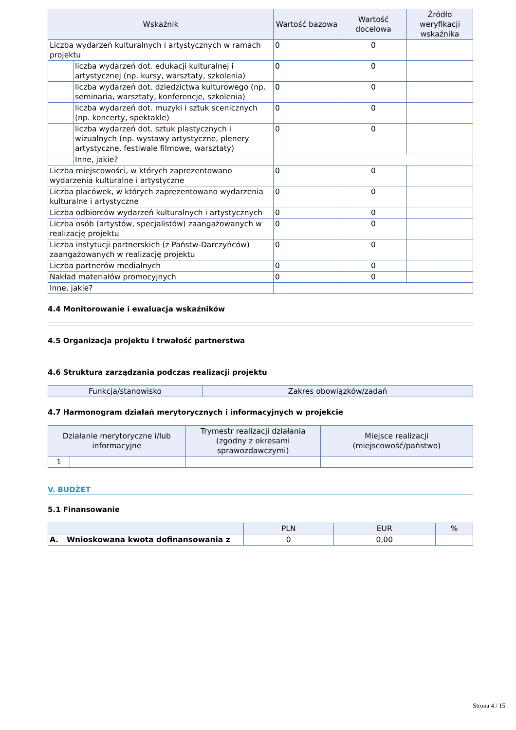| Wskaźnik | | Wartość bazowa | Wartość docelowa | Źródło weryfikacji wskaźnika |
| --- | --- | --- | --- | --- |
| Liczba wydarzeń kulturalnych i artystycznych w ramach projektu | | 0 | 0 | |
| | liczba wydarzeń dot. edukacji kulturalnej i artystycznej (np. kursy, warsztaty, szkolenia) | 0 | 0 | |
| | liczba wydarzeń dot. dziedzictwa kulturowego (np. seminaria, warsztaty, konferencje, szkolenia) | 0 | 0 | |
| | liczba wydarzeń dot. muzyki i sztuk scenicznych (np. koncerty, spektakle) | 0 | 0 | |
| | liczba wydarzeń dot. sztuk plastycznych i wizualnych (np. wystawy artystyczne, plenery artystyczne, festiwale filmowe, warsztaty) | 0 | 0 | |
| | Inne, jakie? | | | |
| Liczba miejscowości, w których zaprezentowano wydarzenia kulturalne i artystyczne | | 0 | 0 | |
| Liczba placówek, w których zaprezentowano wydarzenia kulturalne i artystyczne | | 0 | 0 | |
| Liczba odbiorców wydarzeń kulturalnych i artystycznych | | 0 | 0 | |
| Liczba osób (artystów, specjalistów) zaangażowanych w realizację projektu | | 0 | 0 | |
| Liczba instytucji partnerskich (z Państw-Darczyńców) zaangażowanych w realizację projektu | | 0 | 0 | |
| Liczba partnerów medialnych | | 0 | 0 | |
| Nakład materiałów promocyjnych | | 0 | 0 | |
| Inne, jakie? | | | | |
4.4 Monitorowanie i ewaluacja wskaźników
4.5 Organizacja projektu i trwałość partnerstwa
4.6 Struktura zarządzania podczas realizacji projektu
| Funkcja/stanowisko | Zakres obowiązków/zadań |
| --- | --- |
4.7 Harmonogram działań merytorycznych i informacyjnych w projekcie
| Działanie merytoryczne i/lub informacyjne | | Trymestr realizacji działania (zgodny z okresami sprawozdawczymi) | Miejsce realizacji (miejscowość/państwo) |
| --- | --- | --- | --- |
| 1 | | | |
V. BUDŻET
5.1 Finansowanie
| | | PLN | EUR | % |
| --- | --- | --- | --- | --- |
| A. | Wnioskowana kwota dofinansowania z | 0 | 0,00 | |
Strona 4 / 15